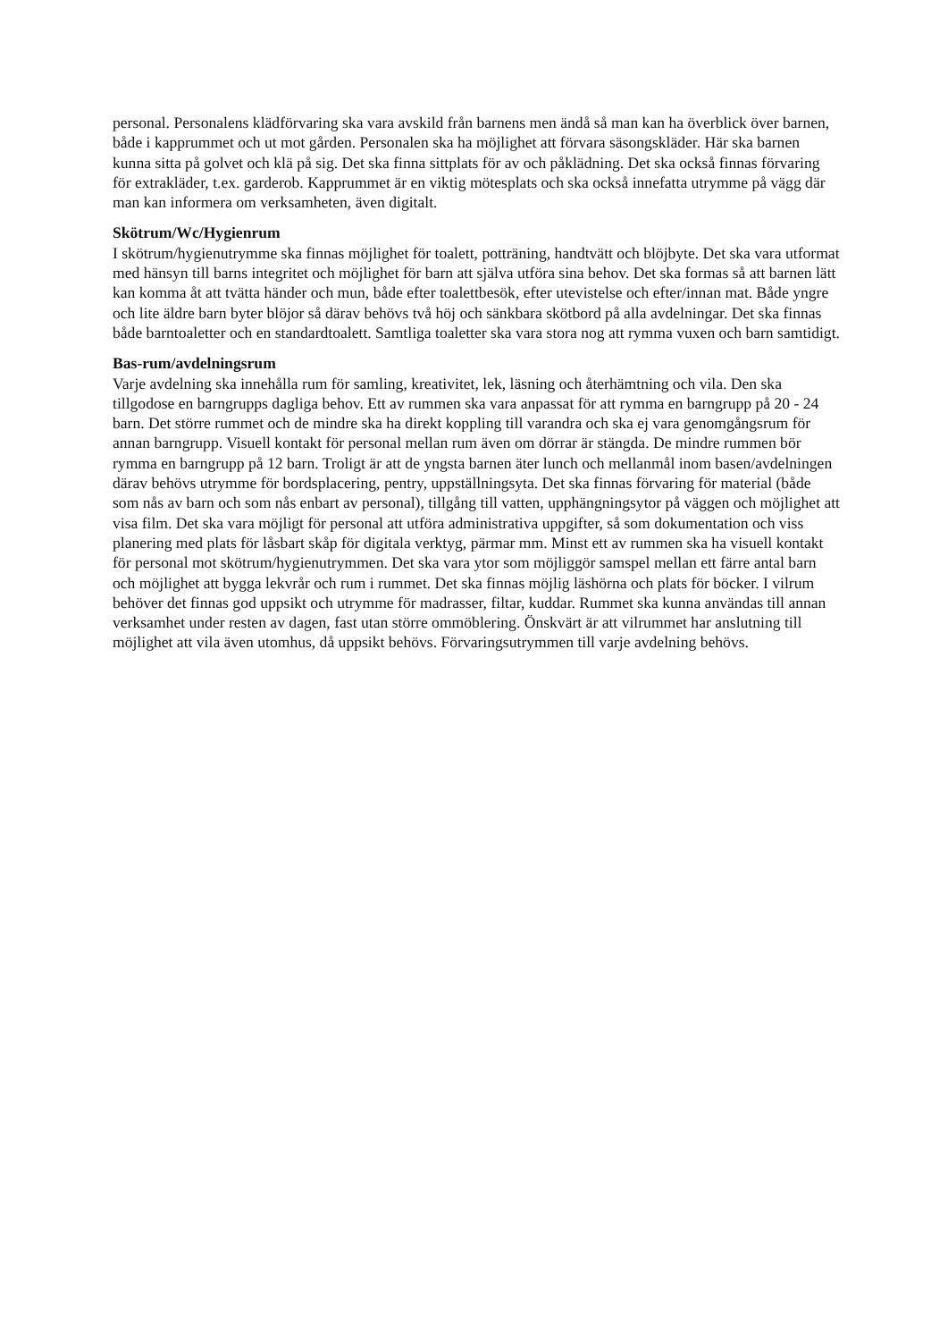personal. Personalens klädförvaring ska vara avskild från barnens men ändå så man kan ha överblick över barnen, både i kapprummet och ut mot gården. Personalen ska ha möjlighet att förvara säsongskläder. Här ska barnen kunna sitta på golvet och klä på sig. Det ska finna sittplats för av och påklädning. Det ska också finnas förvaring för extrakläder, t.ex. garderob. Kapprummet är en viktig mötesplats och ska också innefatta utrymme på vägg där man kan informera om verksamheten, även digitalt.
Skötrum/Wc/Hygienrum
I skötrum/hygienutrymme ska finnas möjlighet för toalett, potträning, handtvätt och blöjbyte. Det ska vara utformat med hänsyn till barns integritet och möjlighet för barn att själva utföra sina behov. Det ska formas så att barnen lätt kan komma åt att tvätta händer och mun, både efter toalettbesök, efter utevistelse och efter/innan mat. Både yngre och lite äldre barn byter blöjor så därav behövs två höj och sänkbara skötbord på alla avdelningar. Det ska finnas både barntoaletter och en standardtoalett. Samtliga toaletter ska vara stora nog att rymma vuxen och barn samtidigt.
Bas-rum/avdelningsrum
Varje avdelning ska innehålla rum för samling, kreativitet, lek, läsning och återhämtning och vila. Den ska tillgodose en barngrupps dagliga behov. Ett av rummen ska vara anpassat för att rymma en barngrupp på 20 - 24 barn. Det större rummet och de mindre ska ha direkt koppling till varandra och ska ej vara genomgångsrum för annan barngrupp. Visuell kontakt för personal mellan rum även om dörrar är stängda. De mindre rummen bör rymma en barngrupp på 12 barn. Troligt är att de yngsta barnen äter lunch och mellanmål inom basen/avdelningen därav behövs utrymme för bordsplacering, pentry, uppställningsyta. Det ska finnas förvaring för material (både som nås av barn och som nås enbart av personal), tillgång till vatten, upphängningsytor på väggen och möjlighet att visa film. Det ska vara möjligt för personal att utföra administrativa uppgifter, så som dokumentation och viss planering med plats för låsbart skåp för digitala verktyg, pärmar mm. Minst ett av rummen ska ha visuell kontakt för personal mot skötrum/hygienutrymmen. Det ska vara ytor som möjliggör samspel mellan ett färre antal barn och möjlighet att bygga lekvrår och rum i rummet. Det ska finnas möjlig läshörna och plats för böcker. I vilrum behöver det finnas god uppsikt och utrymme för madrasser, filtar, kuddar. Rummet ska kunna användas till annan verksamhet under resten av dagen, fast utan större ommöblering. Önskvärt är att vilrummet har anslutning till möjlighet att vila även utomhus, då uppsikt behövs. Förvaringsutrymmen till varje avdelning behövs.